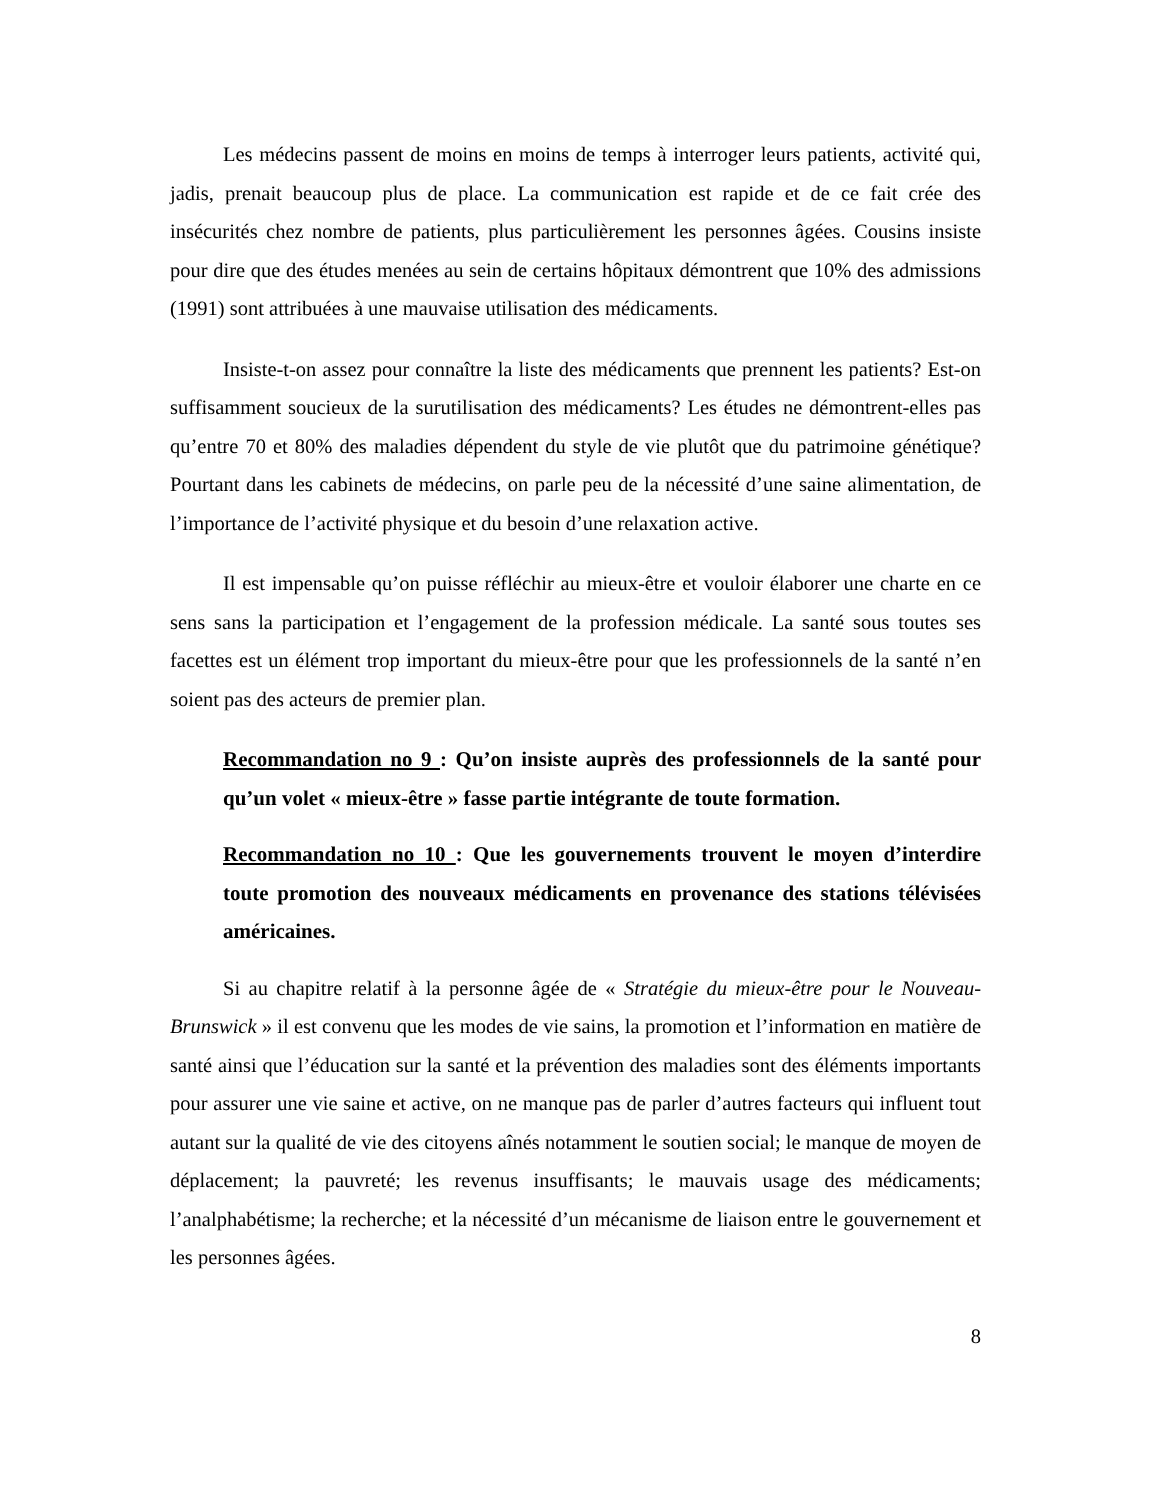Les médecins passent de moins en moins de temps à interroger leurs patients, activité qui, jadis, prenait beaucoup plus de place. La communication est rapide et de ce fait crée des insécurités chez nombre de patients, plus particulièrement les personnes âgées. Cousins insiste pour dire que des études menées au sein de certains hôpitaux démontrent que 10% des admissions (1991) sont attribuées à une mauvaise utilisation des médicaments.
Insiste-t-on assez pour connaître la liste des médicaments que prennent les patients? Est-on suffisamment soucieux de la surutilisation des médicaments? Les études ne démontrent-elles pas qu’entre 70 et 80% des maladies dépendent du style de vie plutôt que du patrimoine génétique? Pourtant dans les cabinets de médecins, on parle peu de la nécessité d’une saine alimentation, de l’importance de l’activité physique et du besoin d’une relaxation active.
Il est impensable qu’on puisse réfléchir au mieux-être et vouloir élaborer une charte en ce sens sans la participation et l’engagement de la profession médicale. La santé sous toutes ses facettes est un élément trop important du mieux-être pour que les professionnels de la santé n’en soient pas des acteurs de premier plan.
Recommandation no 9 : Qu’on insiste auprès des professionnels de la santé pour qu’un volet « mieux-être » fasse partie intégrante de toute formation.
Recommandation no 10 : Que les gouvernements trouvent le moyen d’interdire toute promotion des nouveaux médicaments en provenance des stations télévisées américaines.
Si au chapitre relatif à la personne âgée de « Stratégie du mieux-être pour le Nouveau-Brunswick » il est convenu que les modes de vie sains, la promotion et l’information en matière de santé ainsi que l’éducation sur la santé et la prévention des maladies sont des éléments importants pour assurer une vie saine et active, on ne manque pas de parler d’autres facteurs qui influent tout autant sur la qualité de vie des citoyens aînés notamment le soutien social; le manque de moyen de déplacement; la pauvreté; les revenus insuffisants; le mauvais usage des médicaments; l’analphabétisme; la recherche; et la nécessité d’un mécanisme de liaison entre le gouvernement et les personnes âgées.
8